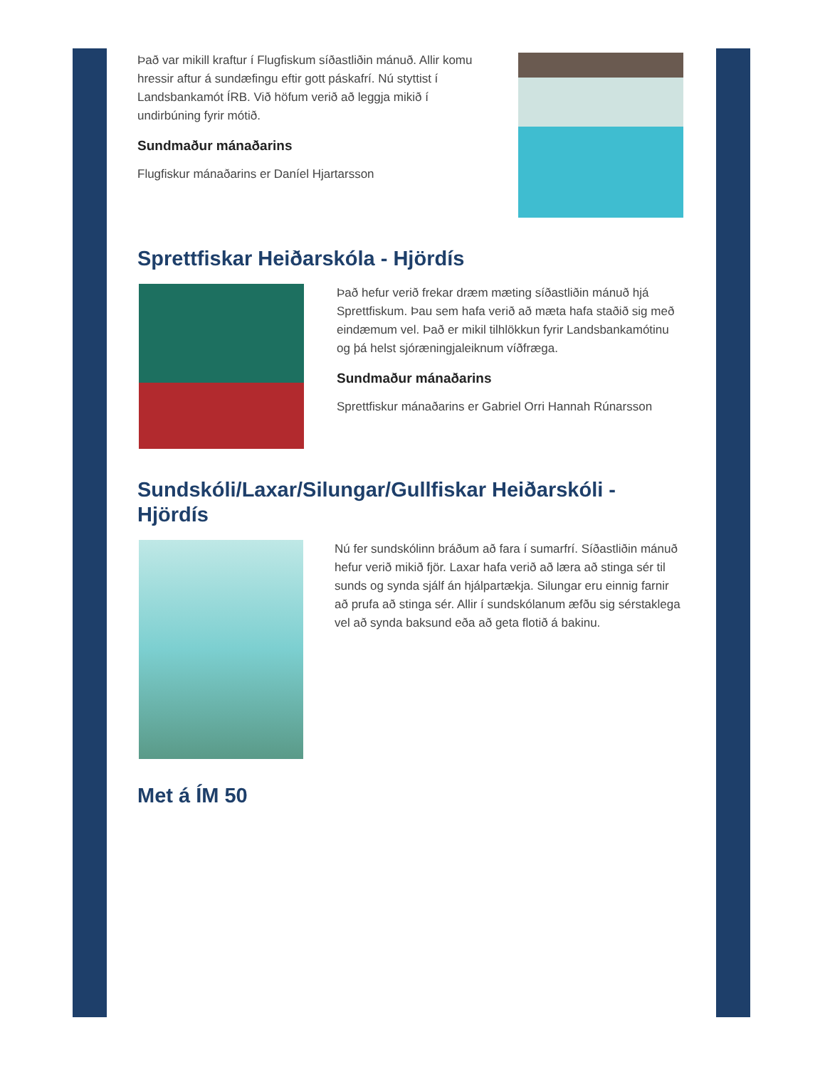Það var mikill kraftur í Flugfiskum síðastliðin mánuð. Allir komu hressir aftur á sundæfingu eftir gott páskafrí. Nú styttist í Landsbankamót ÍRB. Við höfum verið að leggja mikið í undirbúning fyrir mótið.
Sundmaður mánaðarins
Flugfiskur mánaðarins er Daníel Hjartarsson
Sprettfiskar Heiðarskóla - Hjördís
Það hefur verið frekar dræm mæting síðastliðin mánuð hjá Sprettfiskum. Þau sem hafa verið að mæta hafa staðið sig með eindæmum vel. Það er mikil tilhlökkun fyrir Landsbankamótinu og þá helst sjóræningjaleiknum víðfræga.
Sundmaður mánaðarins
Sprettfiskur mánaðarins er Gabriel Orri Hannah Rúnarsson
Sundskóli/Laxar/Silungar/Gullfiskar Heiðarskóli - Hjördís
Nú fer sundskólinn bráðum að fara í sumarfrí. Síðastliðin mánuð hefur verið mikið fjör. Laxar hafa verið að læra að stinga sér til sunds og synda sjálf án hjálpartækja. Silungar eru einnig farnir að prufa að stinga sér. Allir í sundskólanum æfðu sig sérstaklega vel að synda baksund eða að geta flotið á bakinu.
Met á ÍM 50